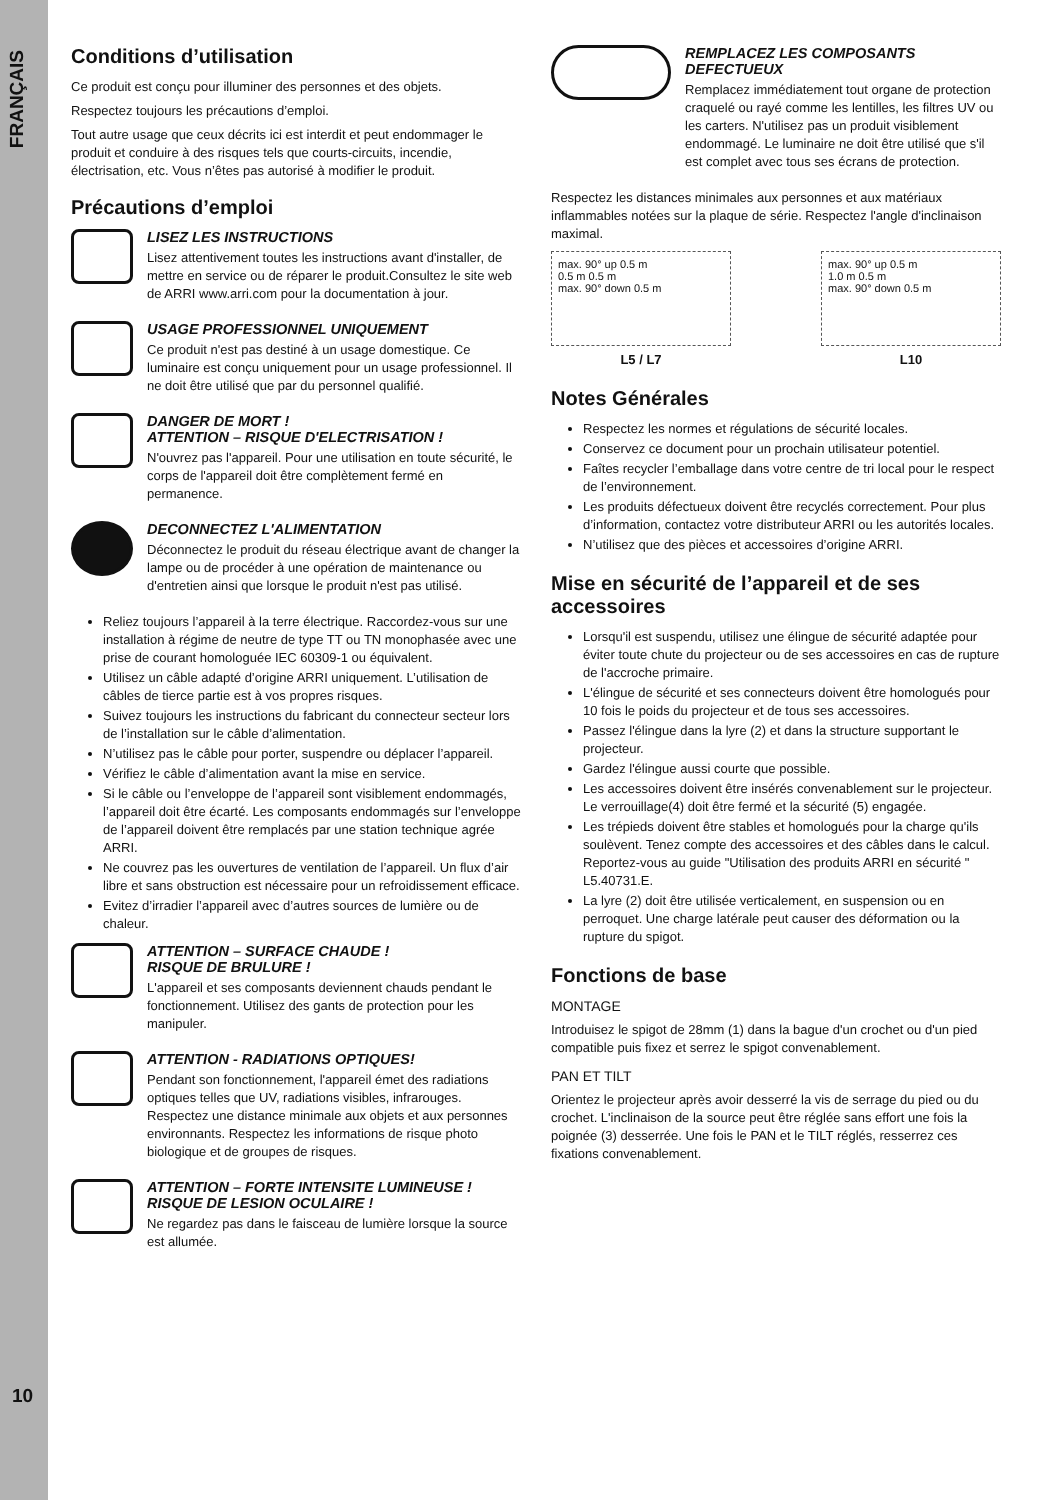FRANÇAIS
10
Conditions d’utilisation
Ce produit est conçu pour illuminer des personnes et des objets.
Respectez toujours les précautions d’emploi.
Tout autre usage que ceux décrits ici est interdit et peut endommager le produit et conduire à des risques tels que courts-circuits, incendie, électrisation, etc. Vous n’êtes pas autorisé à modifier le produit.
Précautions d’emploi
LISEZ LES INSTRUCTIONS
Lisez attentivement toutes les instructions avant d'installer, de mettre en service ou de réparer le produit.Consultez le site web de ARRI www.arri.com pour la documentation à jour.
USAGE PROFESSIONNEL UNIQUEMENT
Ce produit n'est pas destiné à un usage domestique. Ce luminaire est conçu uniquement pour un usage professionnel. Il ne doit être utilisé que par du personnel qualifié.
DANGER DE MORT !
ATTENTION – RISQUE D'ELECTRISATION !
N'ouvrez pas l'appareil. Pour une utilisation en toute sécurité, le corps de l'appareil doit être complètement fermé en permanence.
DECONNECTEZ L'ALIMENTATION
Déconnectez le produit du réseau électrique avant de changer la lampe ou de procéder à une opération de maintenance ou d'entretien ainsi que lorsque le produit n'est pas utilisé.
Reliez toujours l’appareil à la terre électrique. Raccordez-vous sur une installation à régime de neutre de type TT ou TN monophasée avec une prise de courant homologuée IEC 60309-1 ou équivalent.
Utilisez un câble adapté d’origine ARRI uniquement. L’utilisation de câbles de tierce partie est à vos propres risques.
Suivez toujours les instructions du fabricant du connecteur secteur lors de l’installation sur le câble d’alimentation.
N’utilisez pas le câble pour porter, suspendre ou déplacer l’appareil.
Vérifiez le câble d’alimentation avant la mise en service.
Si le câble ou l’enveloppe de l’appareil sont visiblement endommagés, l’appareil doit être écarté. Les composants endommagés sur l’enveloppe de l’appareil doivent être remplacés par une station technique agrée ARRI.
Ne couvrez pas les ouvertures de ventilation de l’appareil. Un flux d’air libre et sans obstruction est nécessaire pour un refroidissement efficace.
Evitez d’irradier l’appareil avec d’autres sources de lumière ou de chaleur.
ATTENTION – SURFACE CHAUDE !
RISQUE DE BRULURE !
L'appareil et ses composants deviennent chauds pendant le fonctionnement. Utilisez des gants de protection pour les manipuler.
ATTENTION - RADIATIONS OPTIQUES!
Pendant son fonctionnement, l'appareil émet des radiations optiques telles que UV, radiations visibles, infrarouges. Respectez une distance minimale aux objets et aux personnes environnants. Respectez les informations de risque photo biologique et de groupes de risques.
ATTENTION – FORTE INTENSITE LUMINEUSE !
RISQUE DE LESION OCULAIRE !
Ne regardez pas dans le faisceau de lumière lorsque la source est allumée.
REMPLACEZ LES COMPOSANTS DEFECTUEUX
Remplacez immédiatement tout organe de protection craquelé ou rayé comme les lentilles, les filtres UV ou les carters. N'utilisez pas un produit visiblement endommagé. Le luminaire ne doit être utilisé que s'il est complet avec tous ses écrans de protection.
Respectez les distances minimales aux personnes et aux matériaux inflammables notées sur la plaque de série. Respectez l'angle d'inclinaison maximal.
max. 90° up 0.5 m
0.5 m 0.5 m
max. 90° down 0.5 m
L5 / L7
max. 90° up 0.5 m
1.0 m 0.5 m
max. 90° down 0.5 m
L10
Notes Générales
Respectez les normes et régulations de sécurité locales.
Conservez ce document pour un prochain utilisateur potentiel.
Faîtes recycler l’emballage dans votre centre de tri local pour le respect de l’environnement.
Les produits défectueux doivent être recyclés correctement. Pour plus d’information, contactez votre distributeur ARRI ou les autorités locales.
N’utilisez que des pièces et accessoires d’origine ARRI.
Mise en sécurité de l’appareil et de ses accessoires
Lorsqu'il est suspendu, utilisez une élingue de sécurité adaptée pour éviter toute chute du projecteur ou de ses accessoires en cas de rupture de l'accroche primaire.
L'élingue de sécurité et ses connecteurs doivent être homologués pour 10 fois le poids du projecteur et de tous ses accessoires.
Passez l'élingue dans la lyre (2) et dans la structure supportant le projecteur.
Gardez l'élingue aussi courte que possible.
Les accessoires doivent être insérés convenablement sur le projecteur. Le verrouillage(4) doit être fermé et la sécurité (5) engagée.
Les trépieds doivent être stables et homologués pour la charge qu'ils soulèvent. Tenez compte des accessoires et des câbles dans le calcul. Reportez-vous au guide "Utilisation des produits ARRI en sécurité " L5.40731.E.
La lyre (2) doit être utilisée verticalement, en suspension ou en perroquet. Une charge latérale peut causer des déformation ou la rupture du spigot.
Fonctions de base
MONTAGE
Introduisez le spigot de 28mm (1) dans la bague d'un crochet ou d'un pied compatible puis fixez et serrez le spigot convenablement.
PAN ET TILT
Orientez le projecteur après avoir desserré la vis de serrage du pied ou du crochet. L'inclinaison de la source peut être réglée sans effort une fois la poignée (3) desserrée. Une fois le PAN et le TILT réglés, resserrez ces fixations convenablement.